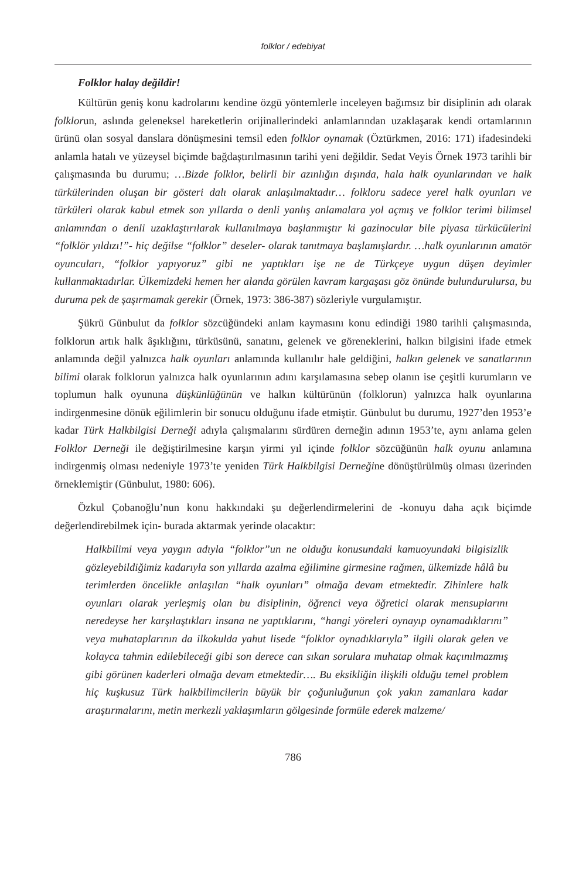folklor / edebiyat
Folklor halay değildir!
Kültürün geniş konu kadrolarını kendine özgü yöntemlerle inceleyen bağımsız bir disiplinin adı olarak folklorun, aslında geleneksel hareketlerin orijinallerindeki anlamlarından uzaklaşarak kendi ortamlarının ürünü olan sosyal danslara dönüşmesini temsil eden folklor oynamak (Öztürkmen, 2016: 171) ifadesindeki anlamla hatalı ve yüzeysel biçimde bağdaştırılmasının tarihi yeni değildir. Sedat Veyis Örnek 1973 tarihli bir çalışmasında bu durumu; …Bizde folklor, belirli bir azınlığın dışında, hala halk oyunlarından ve halk türkülerinden oluşan bir gösteri dalı olarak anlaşılmaktadır… folkloru sadece yerel halk oyunları ve türküleri olarak kabul etmek son yıllarda o denli yanlış anlamalara yol açmış ve folklor terimi bilimsel anlamından o denli uzaklaştırılarak kullanılmaya başlanmıştır ki gazinocular bile piyasa türkücülerini “folklör yıldızı!”- hiç değilse “folklor” deseler- olarak tanıtmaya başlamışlardır. …halk oyunlarının amatör oyuncuları, “folklor yapıyoruz” gibi ne yaptıkları işe ne de Türkçeye uygun düşen deyimler kullanmaktadırlar. Ülkemizdeki hemen her alanda görülen kavram kargaşası göz önünde bulundurulursa, bu duruma pek de şaşırmamak gerekir (Örnek, 1973: 386-387) sözleriyle vurgulamıştır.
Şükrü Günbulut da folklor sözcüğündeki anlam kaymasını konu edindiği 1980 tarihli çalışmasında, folklorun artık halk âşıklığını, türküsünü, sanatını, gelenek ve göreneklerini, halkın bilgisini ifade etmek anlamında değil yalnızca halk oyunları anlamında kullanılır hale geldiğini, halkın gelenek ve sanatlarının bilimi olarak folklorun yalnızca halk oyunlarının adını karşılamasına sebep olanın ise çeşitli kurumların ve toplumun halk oyununa düşkünlüğünün ve halkın kültürünün (folklorun) yalnızca halk oyunlarına indirgenmesine dönük eğilimlerin bir sonucu olduğunu ifade etmiştir. Günbulut bu durumu, 1927’den 1953’e kadar Türk Halkbilgisi Derneği adıyla çalışmalarını sürdüren derneğin adının 1953’te, aynı anlama gelen Folklor Derneği ile değiştirilmesine karşın yirmi yıl içinde folklor sözcüğünün halk oyunu anlamına indirgenmiş olması nedeniyle 1973’te yeniden Türk Halkbilgisi Derneğine dönüştürülmüş olması üzerinden örneklemiştir (Günbulut, 1980: 606).
Özkul Çobanoğlu’nun konu hakkındaki şu değerlendirmelerini de -konuyu daha açık biçimde değerlendirebilmek için- burada aktarmak yerinde olacaktır:
Halkbilimi veya yaygın adıyla “folklor”un ne olduğu konusundaki kamuoyundaki bilgisizlik gözleyebildiğimiz kadarıyla son yıllarda azalma eğilimine girmesine rağmen, ülkemizde hâlâ bu terimlerden öncelikle anlaşılan “halk oyunları” olmağa devam etmektedir. Zihinlere halk oyunları olarak yerleşmiş olan bu disiplinin, öğrenci veya öğretici olarak mensuplarını neredeyse her karşılaştıkları insana ne yaptıklarını, “hangi yöreleri oynayıp oynamadıklarını” veya muhataplarının da ilkokulda yahut lisede “folklor oynadıklarıyla” ilgili olarak gelen ve kolayca tahmin edilebileceği gibi son derece can sıkan sorulara muhatap olmak kaçınılmazmış gibi görünen kaderleri olmağa devam etmektedir…. Bu eksikliğin ilişkili olduğu temel problem hiç kuşkusuz Türk halkbilimcilerin büyük bir çoğunluğunun çok yakın zamanlara kadar araştırmalarını, metin merkezli yaklaşımların gölgesinde formüle ederek malzeme/
786